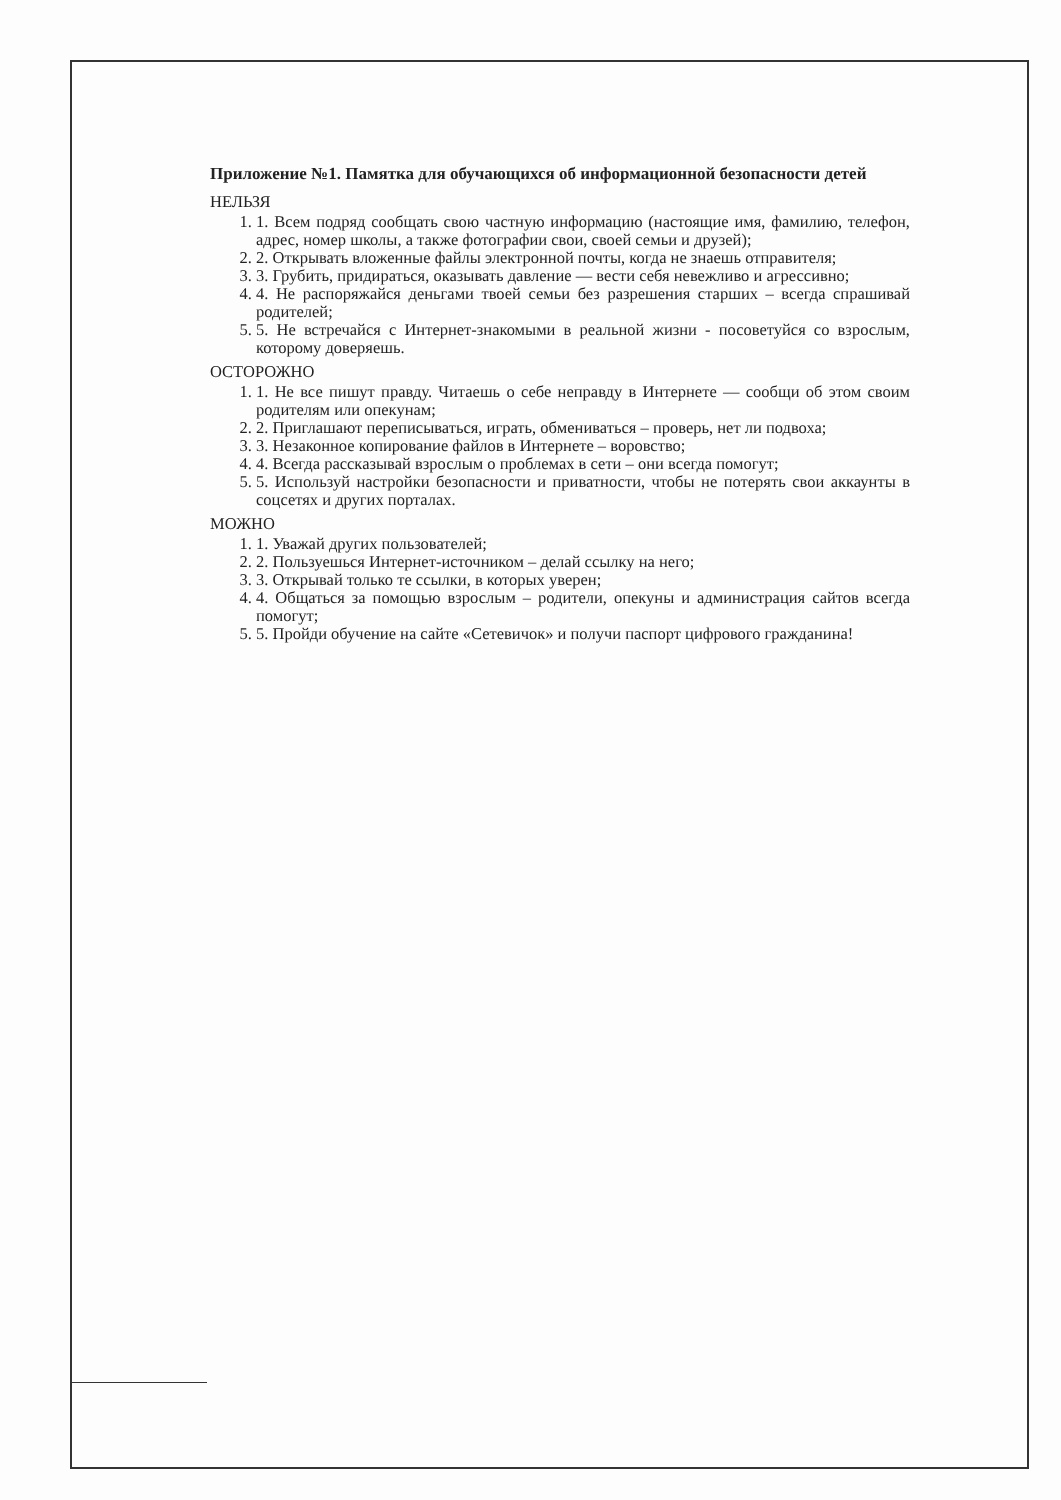Приложение №1. Памятка для обучающихся об информационной безопасности детей
НЕЛЬЗЯ
1. 1. Всем подряд сообщать свою частную информацию (настоящие имя, фамилию, телефон, адрес, номер школы, а также фотографии свои, своей семьи и друзей);
2. 2. Открывать вложенные файлы электронной почты, когда не знаешь отправителя;
3. 3. Грубить, придираться, оказывать давление — вести себя невежливо и агрессивно;
4. 4. Не распоряжайся деньгами твоей семьи без разрешения старших – всегда спрашивай родителей;
5. 5. Не встречайся с Интернет-знакомыми в реальной жизни - посоветуйся со взрослым, которому доверяешь.
ОСТОРОЖНО
1. 1. Не все пишут правду. Читаешь о себе неправду в Интернете — сообщи об этом своим родителям или опекунам;
2. 2. Приглашают переписываться, играть, обмениваться – проверь, нет ли подвоха;
3. 3. Незаконное копирование файлов в Интернете – воровство;
4. 4. Всегда рассказывай взрослым о проблемах в сети – они всегда помогут;
5. 5. Используй настройки безопасности и приватности, чтобы не потерять свои аккаунты в соцсетях и других порталах.
МОЖНО
1. 1. Уважай других пользователей;
2. 2. Пользуешься Интернет-источником – делай ссылку на него;
3. 3. Открывай только те ссылки, в которых уверен;
4. 4. Общаться за помощью взрослым – родители, опекуны и администрация сайтов всегда помогут;
5. 5. Пройди обучение на сайте «Сетевичок» и получи паспорт цифрового гражданина!